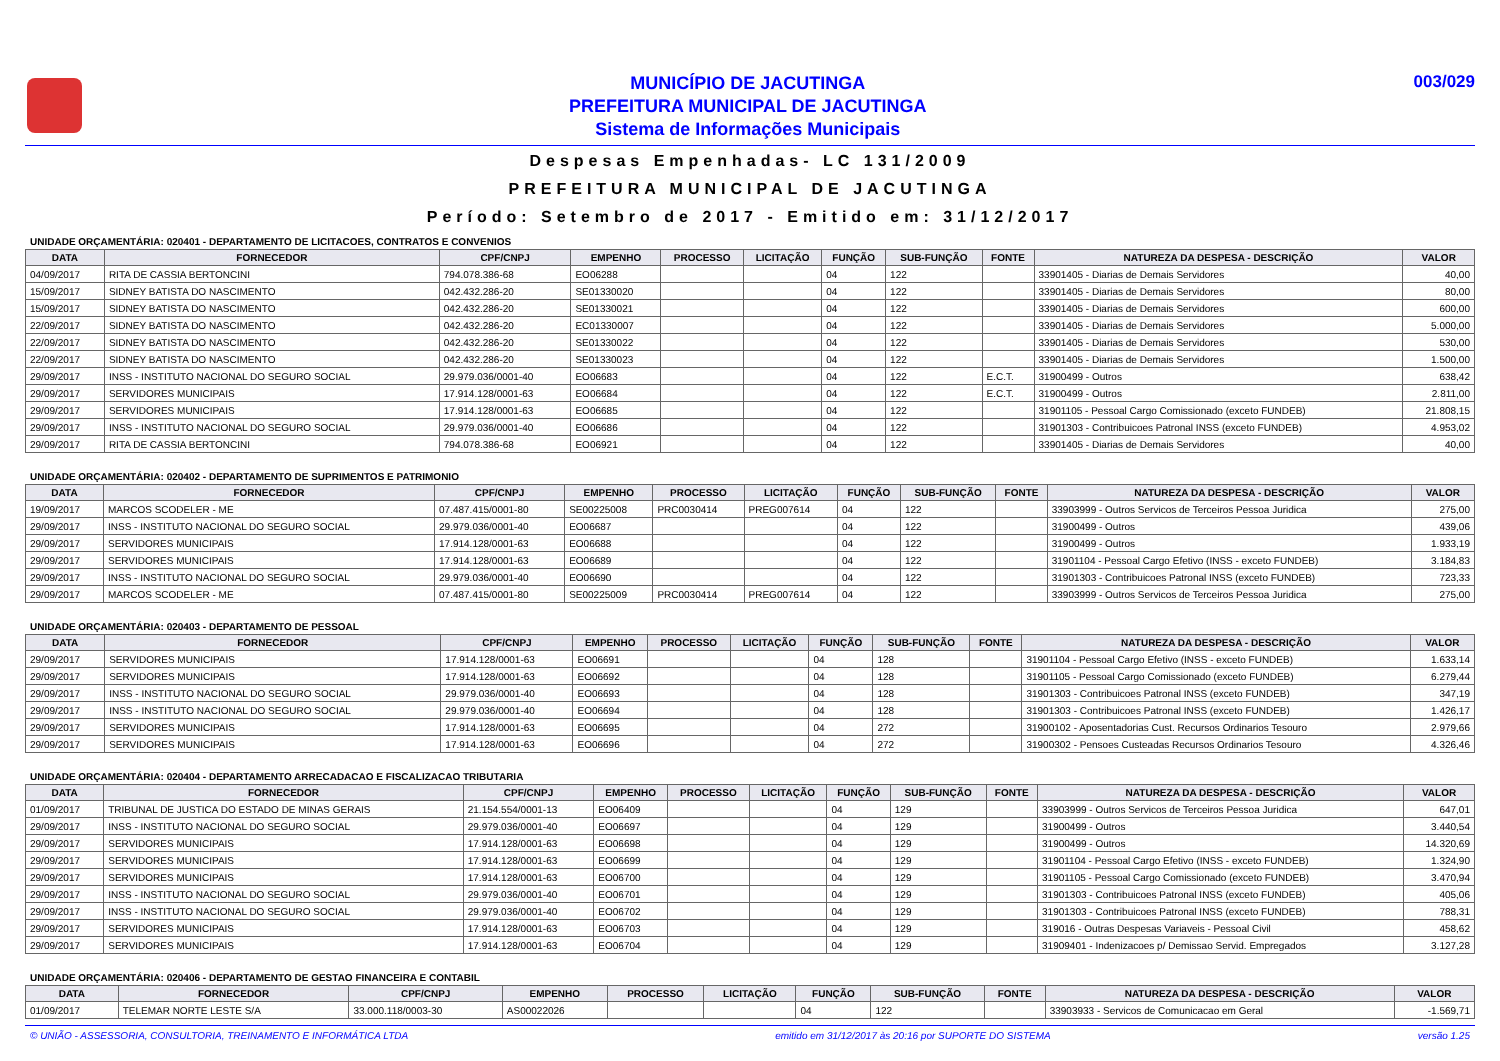MUNICÍPIO DE JACUTINGA
PREFEITURA MUNICIPAL DE JACUTINGA
Sistema de Informações Municipais
003/029
Despesas Empenhadas- LC 131/2009
PREFEITURA MUNICIPAL DE JACUTINGA
Período: Setembro de 2017 - Emitido em: 31/12/2017
UNIDADE ORÇAMENTÁRIA: 020401 - DEPARTAMENTO DE LICITACOES, CONTRATOS E CONVENIOS
| DATA | FORNECEDOR | CPF/CNPJ | EMPENHO | PROCESSO | LICITAÇÃO | FUNÇÃO | SUB-FUNÇÃO | FONTE | NATUREZA DA DESPESA - DESCRIÇÃO | VALOR |
| --- | --- | --- | --- | --- | --- | --- | --- | --- | --- | --- |
| 04/09/2017 | RITA DE CASSIA BERTONCINI | 794.078.386-68 | EO06288 | | | 04 | 122 | | 33901405 - Diarias de Demais Servidores | 40,00 |
| 15/09/2017 | SIDNEY BATISTA DO NASCIMENTO | 042.432.286-20 | SE01330020 | | | 04 | 122 | | 33901405 - Diarias de Demais Servidores | 80,00 |
| 15/09/2017 | SIDNEY BATISTA DO NASCIMENTO | 042.432.286-20 | SE01330021 | | | 04 | 122 | | 33901405 - Diarias de Demais Servidores | 600,00 |
| 22/09/2017 | SIDNEY BATISTA DO NASCIMENTO | 042.432.286-20 | EC01330007 | | | 04 | 122 | | 33901405 - Diarias de Demais Servidores | 5.000,00 |
| 22/09/2017 | SIDNEY BATISTA DO NASCIMENTO | 042.432.286-20 | SE01330022 | | | 04 | 122 | | 33901405 - Diarias de Demais Servidores | 530,00 |
| 22/09/2017 | SIDNEY BATISTA DO NASCIMENTO | 042.432.286-20 | SE01330023 | | | 04 | 122 | | 33901405 - Diarias de Demais Servidores | 1.500,00 |
| 29/09/2017 | INSS - INSTITUTO NACIONAL DO SEGURO SOCIAL | 29.979.036/0001-40 | EO06683 | | | 04 | 122 | E.C.T. | 31900499 - Outros | 638,42 |
| 29/09/2017 | SERVIDORES MUNICIPAIS | 17.914.128/0001-63 | EO06684 | | | 04 | 122 | E.C.T. | 31900499 - Outros | 2.811,00 |
| 29/09/2017 | SERVIDORES MUNICIPAIS | 17.914.128/0001-63 | EO06685 | | | 04 | 122 | | 31901105 - Pessoal Cargo Comissionado (exceto FUNDEB) | 21.808,15 |
| 29/09/2017 | INSS - INSTITUTO NACIONAL DO SEGURO SOCIAL | 29.979.036/0001-40 | EO06686 | | | 04 | 122 | | 31901303 - Contribuicoes Patronal INSS (exceto FUNDEB) | 4.953,02 |
| 29/09/2017 | RITA DE CASSIA BERTONCINI | 794.078.386-68 | EO06921 | | | 04 | 122 | | 33901405 - Diarias de Demais Servidores | 40,00 |
UNIDADE ORÇAMENTÁRIA: 020402 - DEPARTAMENTO DE SUPRIMENTOS E PATRIMONIO
| DATA | FORNECEDOR | CPF/CNPJ | EMPENHO | PROCESSO | LICITAÇÃO | FUNÇÃO | SUB-FUNÇÃO | FONTE | NATUREZA DA DESPESA - DESCRIÇÃO | VALOR |
| --- | --- | --- | --- | --- | --- | --- | --- | --- | --- | --- |
| 19/09/2017 | MARCOS SCODELER - ME | 07.487.415/0001-80 | SE00225008 | PRC0030414 | PREG007614 | 04 | 122 | | 33903999 - Outros Servicos de Terceiros Pessoa Juridica | 275,00 |
| 29/09/2017 | INSS - INSTITUTO NACIONAL DO SEGURO SOCIAL | 29.979.036/0001-40 | EO06687 | | | 04 | 122 | | 31900499 - Outros | 439,06 |
| 29/09/2017 | SERVIDORES MUNICIPAIS | 17.914.128/0001-63 | EO06688 | | | 04 | 122 | | 31900499 - Outros | 1.933,19 |
| 29/09/2017 | SERVIDORES MUNICIPAIS | 17.914.128/0001-63 | EO06689 | | | 04 | 122 | | 31901104 - Pessoal Cargo Efetivo (INSS - exceto FUNDEB) | 3.184,83 |
| 29/09/2017 | INSS - INSTITUTO NACIONAL DO SEGURO SOCIAL | 29.979.036/0001-40 | EO06690 | | | 04 | 122 | | 31901303 - Contribuicoes Patronal INSS (exceto FUNDEB) | 723,33 |
| 29/09/2017 | MARCOS SCODELER - ME | 07.487.415/0001-80 | SE00225009 | PRC0030414 | PREG007614 | 04 | 122 | | 33903999 - Outros Servicos de Terceiros Pessoa Juridica | 275,00 |
UNIDADE ORÇAMENTÁRIA: 020403 - DEPARTAMENTO DE PESSOAL
| DATA | FORNECEDOR | CPF/CNPJ | EMPENHO | PROCESSO | LICITAÇÃO | FUNÇÃO | SUB-FUNÇÃO | FONTE | NATUREZA DA DESPESA - DESCRIÇÃO | VALOR |
| --- | --- | --- | --- | --- | --- | --- | --- | --- | --- | --- |
| 29/09/2017 | SERVIDORES MUNICIPAIS | 17.914.128/0001-63 | EO06691 | | | 04 | 128 | | 31901104 - Pessoal Cargo Efetivo (INSS - exceto FUNDEB) | 1.633,14 |
| 29/09/2017 | SERVIDORES MUNICIPAIS | 17.914.128/0001-63 | EO06692 | | | 04 | 128 | | 31901105 - Pessoal Cargo Comissionado (exceto FUNDEB) | 6.279,44 |
| 29/09/2017 | INSS - INSTITUTO NACIONAL DO SEGURO SOCIAL | 29.979.036/0001-40 | EO06693 | | | 04 | 128 | | 31901303 - Contribuicoes Patronal INSS (exceto FUNDEB) | 347,19 |
| 29/09/2017 | INSS - INSTITUTO NACIONAL DO SEGURO SOCIAL | 29.979.036/0001-40 | EO06694 | | | 04 | 128 | | 31901303 - Contribuicoes Patronal INSS (exceto FUNDEB) | 1.426,17 |
| 29/09/2017 | SERVIDORES MUNICIPAIS | 17.914.128/0001-63 | EO06695 | | | 04 | 272 | | 31900102 - Aposentadorias Cust. Recursos Ordinarios Tesouro | 2.979,66 |
| 29/09/2017 | SERVIDORES MUNICIPAIS | 17.914.128/0001-63 | EO06696 | | | 04 | 272 | | 31900302 - Pensoes Custeadas Recursos Ordinarios Tesouro | 4.326,46 |
UNIDADE ORÇAMENTÁRIA: 020404 - DEPARTAMENTO ARRECADACAO E FISCALIZACAO TRIBUTARIA
| DATA | FORNECEDOR | CPF/CNPJ | EMPENHO | PROCESSO | LICITAÇÃO | FUNÇÃO | SUB-FUNÇÃO | FONTE | NATUREZA DA DESPESA - DESCRIÇÃO | VALOR |
| --- | --- | --- | --- | --- | --- | --- | --- | --- | --- | --- |
| 01/09/2017 | TRIBUNAL DE JUSTICA DO ESTADO DE MINAS GERAIS | 21.154.554/0001-13 | EO06409 | | | 04 | 129 | | 33903999 - Outros Servicos de Terceiros Pessoa Juridica | 647,01 |
| 29/09/2017 | INSS - INSTITUTO NACIONAL DO SEGURO SOCIAL | 29.979.036/0001-40 | EO06697 | | | 04 | 129 | | 31900499 - Outros | 3.440,54 |
| 29/09/2017 | SERVIDORES MUNICIPAIS | 17.914.128/0001-63 | EO06698 | | | 04 | 129 | | 31900499 - Outros | 14.320,69 |
| 29/09/2017 | SERVIDORES MUNICIPAIS | 17.914.128/0001-63 | EO06699 | | | 04 | 129 | | 31901104 - Pessoal Cargo Efetivo (INSS - exceto FUNDEB) | 1.324,90 |
| 29/09/2017 | SERVIDORES MUNICIPAIS | 17.914.128/0001-63 | EO06700 | | | 04 | 129 | | 31901105 - Pessoal Cargo Comissionado (exceto FUNDEB) | 3.470,94 |
| 29/09/2017 | INSS - INSTITUTO NACIONAL DO SEGURO SOCIAL | 29.979.036/0001-40 | EO06701 | | | 04 | 129 | | 31901303 - Contribuicoes Patronal INSS (exceto FUNDEB) | 405,06 |
| 29/09/2017 | INSS - INSTITUTO NACIONAL DO SEGURO SOCIAL | 29.979.036/0001-40 | EO06702 | | | 04 | 129 | | 31901303 - Contribuicoes Patronal INSS (exceto FUNDEB) | 788,31 |
| 29/09/2017 | SERVIDORES MUNICIPAIS | 17.914.128/0001-63 | EO06703 | | | 04 | 129 | | 319016 - Outras Despesas Variaveis - Pessoal Civil | 458,62 |
| 29/09/2017 | SERVIDORES MUNICIPAIS | 17.914.128/0001-63 | EO06704 | | | 04 | 129 | | 31909401 - Indenizacoes p/ Demissao Servid. Empregados | 3.127,28 |
UNIDADE ORÇAMENTÁRIA: 020406 - DEPARTAMENTO DE GESTAO FINANCEIRA E CONTABIL
| DATA | FORNECEDOR | CPF/CNPJ | EMPENHO | PROCESSO | LICITAÇÃO | FUNÇÃO | SUB-FUNÇÃO | FONTE | NATUREZA DA DESPESA - DESCRIÇÃO | VALOR |
| --- | --- | --- | --- | --- | --- | --- | --- | --- | --- | --- |
| 01/09/2017 | TELEMAR NORTE LESTE S/A | 33.000.118/0003-30 | AS00022026 | | | 04 | 122 | | 33903933 - Servicos de Comunicacao em Geral | -1.569,71 |
© UNIÃO - ASSESSORIA, CONSULTORIA, TREINAMENTO E INFORMÁTICA LTDA emitido em 31/12/2017 às 20:16 por SUPORTE DO SISTEMA versão 1.25